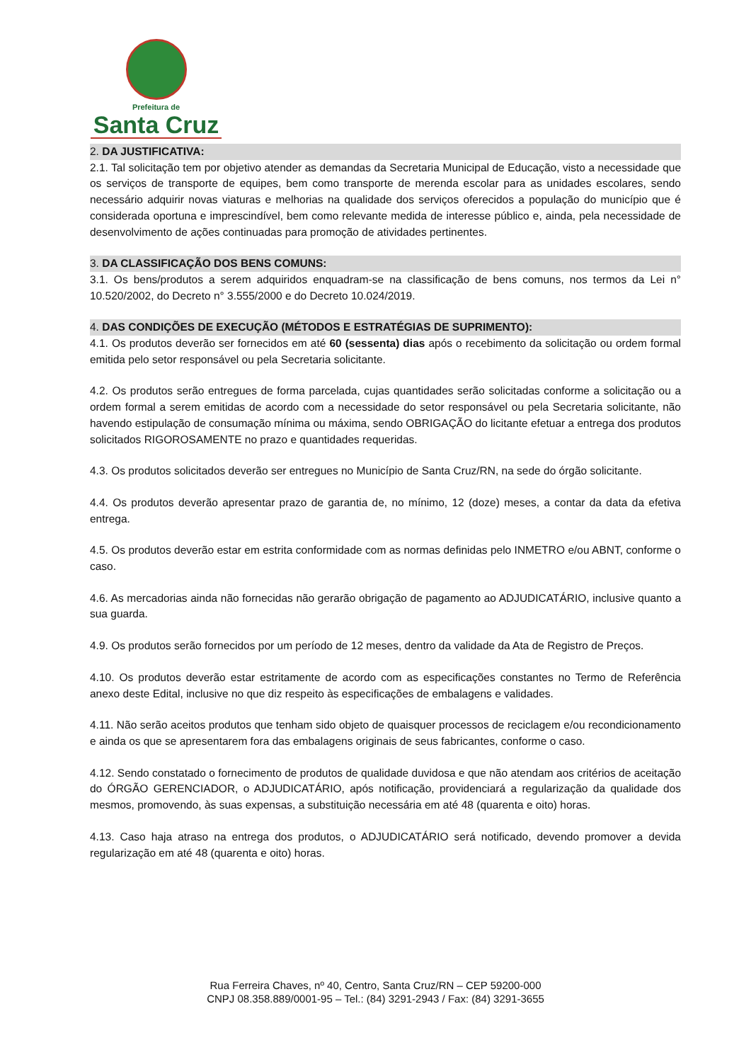Prefeitura de
Santa Cruz
2. DA JUSTIFICATIVA:
2.1. Tal solicitação tem por objetivo atender as demandas da Secretaria Municipal de Educação, visto a necessidade que os serviços de transporte de equipes, bem como transporte de merenda escolar para as unidades escolares, sendo necessário adquirir novas viaturas e melhorias na qualidade dos serviços oferecidos a população do município que é considerada oportuna e imprescindível, bem como relevante medida de interesse público e, ainda, pela necessidade de desenvolvimento de ações continuadas para promoção de atividades pertinentes.
3. DA CLASSIFICAÇÃO DOS BENS COMUNS:
3.1. Os bens/produtos a serem adquiridos enquadram-se na classificação de bens comuns, nos termos da Lei n° 10.520/2002, do Decreto n° 3.555/2000 e do Decreto 10.024/2019.
4. DAS CONDIÇÕES DE EXECUÇÃO (MÉTODOS E ESTRATÉGIAS DE SUPRIMENTO):
4.1. Os produtos deverão ser fornecidos em até 60 (sessenta) dias após o recebimento da solicitação ou ordem formal emitida pelo setor responsável ou pela Secretaria solicitante.
4.2. Os produtos serão entregues de forma parcelada, cujas quantidades serão solicitadas conforme a solicitação ou a ordem formal a serem emitidas de acordo com a necessidade do setor responsável ou pela Secretaria solicitante, não havendo estipulação de consumação mínima ou máxima, sendo OBRIGAÇÃO do licitante efetuar a entrega dos produtos solicitados RIGOROSAMENTE no prazo e quantidades requeridas.
4.3. Os produtos solicitados deverão ser entregues no Município de Santa Cruz/RN, na sede do órgão solicitante.
4.4. Os produtos deverão apresentar prazo de garantia de, no mínimo, 12 (doze) meses, a contar da data da efetiva entrega.
4.5. Os produtos deverão estar em estrita conformidade com as normas definidas pelo INMETRO e/ou ABNT, conforme o caso.
4.6. As mercadorias ainda não fornecidas não gerarão obrigação de pagamento ao ADJUDICATÁRIO, inclusive quanto a sua guarda.
4.9. Os produtos serão fornecidos por um período de 12 meses, dentro da validade da Ata de Registro de Preços.
4.10. Os produtos deverão estar estritamente de acordo com as especificações constantes no Termo de Referência anexo deste Edital, inclusive no que diz respeito às especificações de embalagens e validades.
4.11. Não serão aceitos produtos que tenham sido objeto de quaisquer processos de reciclagem e/ou recondicionamento e ainda os que se apresentarem fora das embalagens originais de seus fabricantes, conforme o caso.
4.12. Sendo constatado o fornecimento de produtos de qualidade duvidosa e que não atendam aos critérios de aceitação do ÓRGÃO GERENCIADOR, o ADJUDICATÁRIO, após notificação, providenciará a regularização da qualidade dos mesmos, promovendo, às suas expensas, a substituição necessária em até 48 (quarenta e oito) horas.
4.13. Caso haja atraso na entrega dos produtos, o ADJUDICATÁRIO será notificado, devendo promover a devida regularização em até 48 (quarenta e oito) horas.
Rua Ferreira Chaves, nº 40, Centro, Santa Cruz/RN – CEP 59200-000
CNPJ 08.358.889/0001-95 – Tel.: (84) 3291-2943 / Fax: (84) 3291-3655